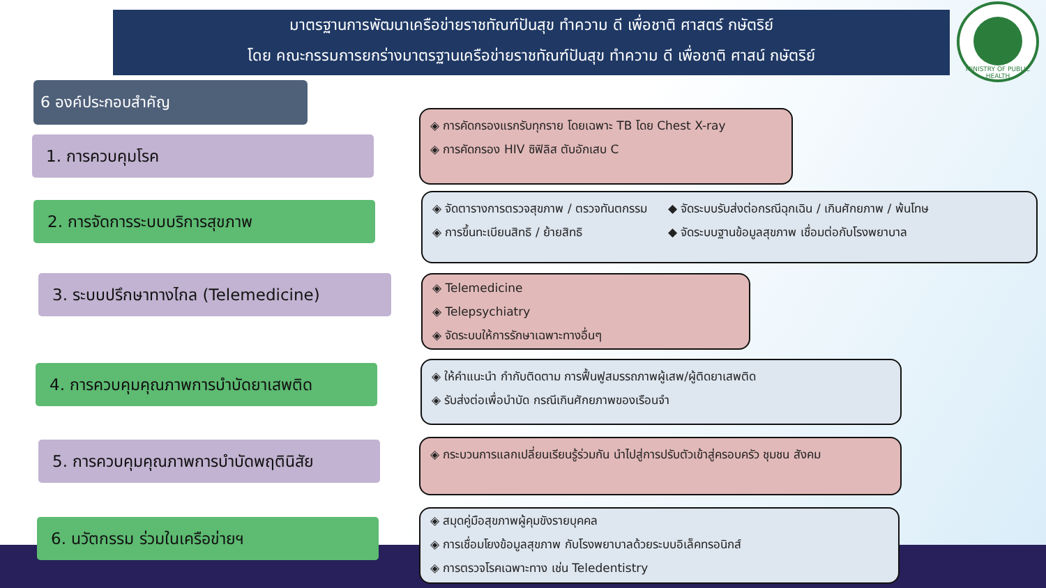มาตรฐานการพัฒนาเครือข่ายราชทัณฑ์ปันสุข ทำความ ดี เพื่อชาติ ศาสตร์ กษัตริย์
โดย คณะกรรมการยกร่างมาตรฐานเครือข่ายราชทัณฑ์ปันสุข ทำความ ดี เพื่อชาติ ศาสน์ กษัตริย์
MINISTRY OF PUBLIC HEALTH
6 องค์ประกอบสำคัญ
1. การควบคุมโรค
◈ การคัดกรองแรกรับทุกราย โดยเฉพาะ TB โดย Chest X-ray
◈ การคัดกรอง HIV ซิฟิลิส ตับอักเสบ C
2. การจัดการระบบบริการสุขภาพ
◈ จัดตารางการตรวจสุขภาพ / ตรวจทันตกรรม
◈ การขึ้นทะเบียนสิทธิ / ย้ายสิทธิ
◆ จัดระบบรับส่งต่อกรณีฉุกเฉิน / เกินศักยภาพ / พ้นโทษ
◆ จัดระบบฐานข้อมูลสุขภาพ เชื่อมต่อกับโรงพยาบาล
3. ระบบปรึกษาทางไกล (Telemedicine)
◈ Telemedicine
◈ Telepsychiatry
◈ จัดระบบให้การรักษาเฉพาะทางอื่นๆ
4. การควบคุมคุณภาพการบำบัดยาเสพติด
◈ ให้คำแนะนำ กำกับติดตาม การฟื้นฟูสมรรถภาพผู้เสพ/ผู้ติดยาเสพติด
◈ รับส่งต่อเพื่อบำบัด กรณีเกินศักยภาพของเรือนจำ
5. การควบคุมคุณภาพการบำบัดพฤตินิสัย
◈ กระบวนการแลกเปลี่ยนเรียนรู้ร่วมกัน นำไปสู่การปรับตัวเข้าสู่ครอบครัว ชุมชน สังคม
6. นวัตกรรม ร่วมในเครือข่ายฯ
◈ สมุดคู่มือสุขภาพผู้คุมขังรายบุคคล
◈ การเชื่อมโยงข้อมูลสุขภาพ กับโรงพยาบาลด้วยระบบอิเล็คทรอนิกส์
◈ การตรวจโรคเฉพาะทาง เช่น Teledentistry